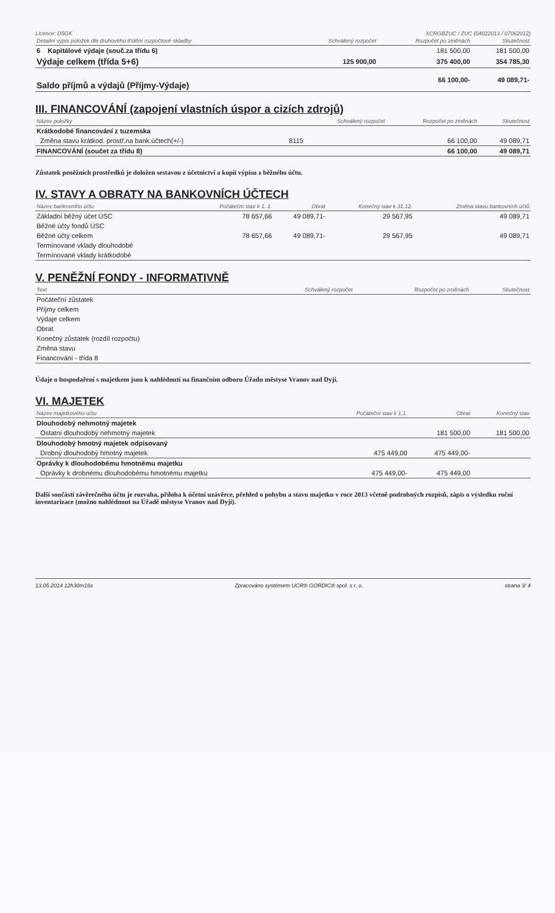Licence: D5GK XCRGBZUC / ZUC (04022013 / 07062012)
| Detailní výpis položek dle druhového třídění rozpočtové skladby | Schválený rozpočet | Rozpočet po změnách | Skutečnost |
| --- | --- | --- | --- |
| 6 Kapitálové výdaje (souč.za třídu 6) | | 181 500,00 | 181 500,00 |
| Výdaje celkem (třída 5+6) | 125 900,00 | 375 400,00 | 354 785,30 |
| Saldo příjmů a výdajů (Příjmy-Výdaje) | | 66 100,00- | 49 089,71- |
III. FINANCOVÁNÍ (zapojení vlastních úspor a cizích zdrojů)
| Název položky | | Schválený rozpočet | Rozpočet po změnách | Skutečnost |
| --- | --- | --- | --- | --- |
| Krátkodobé financování z tuzemska | | | | |
| Změna stavu krátkod. prostř.na bank.účtech(+/-) | 8115 | | 66 100,00 | 49 089,71 |
| FINANCOVÁNÍ (součet za třídu 8) | | | 66 100,00 | 49 089,71 |
Zůstatek peněžních prostředků je doložen sestavou z účetnictví a kopií výpisu z běžného účtu.
IV. STAVY A OBRATY NA BANKOVNÍCH ÚČTECH
| Název bankovního účtu | Počáteční stav k 1. 1. | Obrat | Konečný stav k 31.12. | Změna stavu bankovních účtů |
| --- | --- | --- | --- | --- |
| Základní běžný účet ÚSC | 78 657,66 | 49 089,71- | 29 567,95 | 49 089,71 |
| Běžné účty fondů ÚSC | | | | |
| Běžné účty celkem | 78 657,66 | 49 089,71- | 29 567,95 | 49 089,71 |
| Termínované vklady dlouhodobé | | | | |
| Termínované vklady krátkodobé | | | | |
V. PENĚŽNÍ FONDY - INFORMATIVNĚ
| Text | Schválený rozpočet | Rozpočet po změnách | Skutečnost |
| --- | --- | --- | --- |
| Počáteční zůstatek | | | |
| Příjmy celkem | | | |
| Výdaje celkem | | | |
| Obrat | | | |
| Konečný zůstatek (rozdíl rozpočtu) | | | |
| Změna stavu | | | |
| Financování - třída 8 | | | |
Údaje o hospodaření s majetkem jsou k nahlédnutí na finančním odboru Úřadu městyse Vranov nad Dyjí.
VI. MAJETEK
| Název majetkového účtu | Počáteční stav k 1.1. | Obrat | Konečný stav |
| --- | --- | --- | --- |
| Dlouhodobý nehmotný majetek | | | |
| Ostatní dlouhodobý nehmotný majetek | | 181 500,00 | 181 500,00 |
| Dlouhodobý hmotný majetek odpisovaný | | | |
| Drobný dlouhodobý hmotný majetek | 475 449,00 | 475 449,00- | |
| Oprávky k dlouhodobému hmotnému majetku | | | |
| Oprávky k drobnému dlouhodobému hmotnému majetku | 475 449,00- | 475 449,00 | |
Další součástí závěrečného účtu je rozvaha, příloha k účetní uzávěrce, přehled o pohybu a stavu majetku v roce 2013 včetně podrobných rozpisů, zápis o výsledku roční inventarizace (možno nahlédnout na Úřadě městyse Vranov nad Dyjí).
13.05.2014 12h30m16s Zpracováno systémem UCR® GORDIC® spol. s r. o. strana 3/ 4